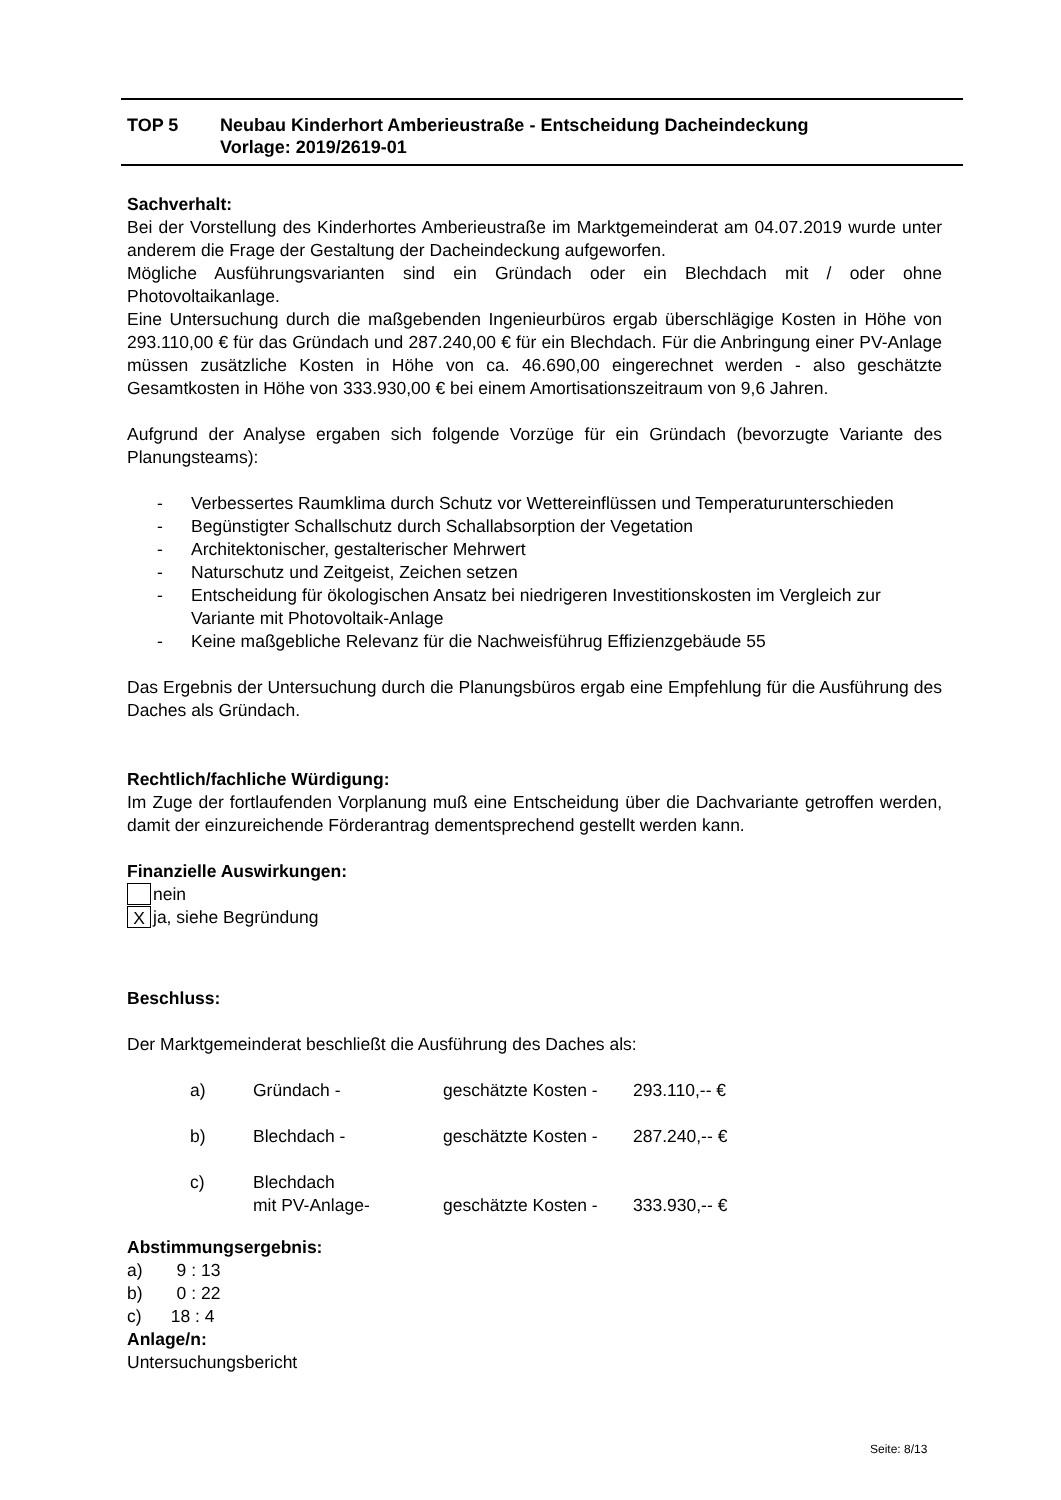| TOP 5 | Neubau Kinderhort Amberieustraße - Entscheidung Dacheindeckung Vorlage: 2019/2619-01 |
Sachverhalt:
Bei der Vorstellung des Kinderhortes Amberieustraße im Marktgemeinderat am 04.07.2019 wurde unter anderem die Frage der Gestaltung der Dacheindeckung aufgeworfen.
Mögliche Ausführungsvarianten sind ein Gründach oder ein Blechdach mit / oder ohne Photovoltaikanlage.
Eine Untersuchung durch die maßgebenden Ingenieurbüros ergab überschlägige Kosten in Höhe von 293.110,00 € für das Gründach und 287.240,00 € für ein Blechdach. Für die Anbringung einer PV-Anlage müssen zusätzliche Kosten in Höhe von ca. 46.690,00 eingerechnet werden - also geschätzte Gesamtkosten in Höhe von 333.930,00 € bei einem Amortisationszeitraum von 9,6 Jahren.
Aufgrund der Analyse ergaben sich folgende Vorzüge für ein Gründach (bevorzugte Variante des Planungsteams):
- Verbessertes Raumklima durch Schutz vor Wettereinflüssen und Temperaturunterschieden
- Begünstigter Schallschutz durch Schallabsorption der Vegetation
- Architektonischer, gestalterischer Mehrwert
- Naturschutz und Zeitgeist, Zeichen setzen
- Entscheidung für ökologischen Ansatz bei niedrigeren Investitionskosten im Vergleich zur Variante mit Photovoltaik-Anlage
- Keine maßgebliche Relevanz für die Nachweisführug Effizienzgebäude 55
Das Ergebnis der Untersuchung durch die Planungsbüros ergab eine Empfehlung für die Ausführung des Daches als Gründach.
Rechtlich/fachliche Würdigung:
Im Zuge der fortlaufenden Vorplanung muß eine Entscheidung über die Dachvariante getroffen werden, damit der einzureichende Förderantrag dementsprechend gestellt werden kann.
Finanzielle Auswirkungen:
nein
Xja, siehe Begründung
Beschluss:
Der Marktgemeinderat beschließt die Ausführung des Daches als:
| a) | Gründach - | geschätzte Kosten - | 293.110,-- € |
| b) | Blechdach - | geschätzte Kosten - | 287.240,-- € |
| c) | Blechdach mit PV-Anlage- | geschätzte Kosten - | 333.930,-- € |
Abstimmungsergebnis:
a) 9 : 13
b) 0 : 22
c) 18 : 4
Anlage/n:
Untersuchungsbericht
Seite: 8/13